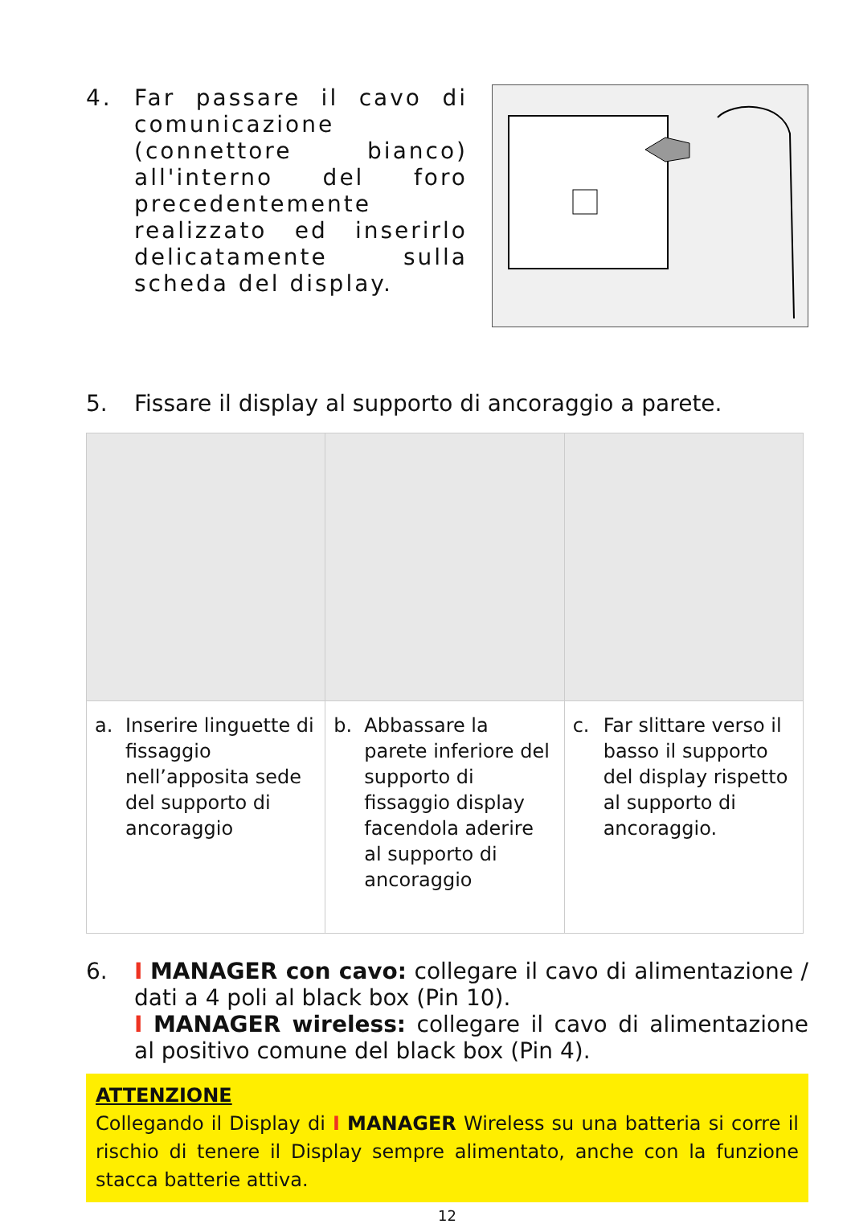4. Far passare il cavo di comunicazione (connettore bianco) all'interno del foro precedentemente realizzato ed inserirlo delicatamente sulla scheda del display.
5. Fissare il display al supporto di ancoraggio a parete.
| a. Inserire linguette di fissaggio nell’apposita sede del supporto di ancoraggio | b. Abbassare la parete inferiore del supporto di fissaggio display facendola aderire al supporto di ancoraggio | c. Far slittare verso il basso il supporto del display rispetto al supporto di ancoraggio. |
6. I MANAGER con cavo: collegare il cavo di alimentazione / dati a 4 poli al black box (Pin 10).
I MANAGER wireless: collegare il cavo di alimentazione al positivo comune del black box (Pin 4).
ATTENZIONE
Collegando il Display di I MANAGER Wireless su una batteria si corre il rischio di tenere il Display sempre alimentato, anche con la funzione stacca batterie attiva.
12